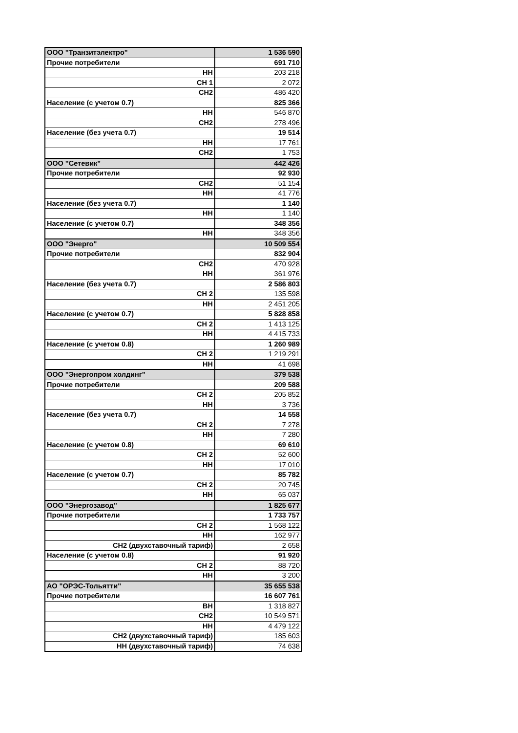| ООО "Транзитэлектро" | 1 536 590 |
| Прочие потребители | 691 710 |
| НН | 203 218 |
| СН 1 | 2 072 |
| СН2 | 486 420 |
| Население (с учетом 0.7) | 825 366 |
| НН | 546 870 |
| СН2 | 278 496 |
| Население (без учета 0.7) | 19 514 |
| НН | 17 761 |
| СН2 | 1 753 |
| ООО "Сетевик" | 442 426 |
| Прочие потребители | 92 930 |
| СН2 | 51 154 |
| НН | 41 776 |
| Население (без учета 0.7) | 1 140 |
| НН | 1 140 |
| Население (с учетом 0.7) | 348 356 |
| НН | 348 356 |
| ООО "Энерго" | 10 509 554 |
| Прочие потребители | 832 904 |
| СН2 | 470 928 |
| НН | 361 976 |
| Население (без учета 0.7) | 2 586 803 |
| СН 2 | 135 598 |
| НН | 2 451 205 |
| Население (с учетом 0.7) | 5 828 858 |
| СН 2 | 1 413 125 |
| НН | 4 415 733 |
| Население (с учетом 0.8) | 1 260 989 |
| СН 2 | 1 219 291 |
| НН | 41 698 |
| ООО "Энергопром холдинг" | 379 538 |
| Прочие потребители | 209 588 |
| СН 2 | 205 852 |
| НН | 3 736 |
| Население (без учета 0.7) | 14 558 |
| СН 2 | 7 278 |
| НН | 7 280 |
| Население (с учетом 0.8) | 69 610 |
| СН 2 | 52 600 |
| НН | 17 010 |
| Население (с учетом 0.7) | 85 782 |
| СН 2 | 20 745 |
| НН | 65 037 |
| ООО "Энергозавод" | 1 825 677 |
| Прочие потребители | 1 733 757 |
| СН 2 | 1 568 122 |
| НН | 162 977 |
| СН2 (двухставочный тариф) | 2 658 |
| Население (с учетом 0.8) | 91 920 |
| СН 2 | 88 720 |
| НН | 3 200 |
| АО "ОРЭС-Тольятти" | 35 655 538 |
| Прочие потребители | 16 607 761 |
| ВН | 1 318 827 |
| СН2 | 10 549 571 |
| НН | 4 479 122 |
| СН2 (двухставочный тариф) | 185 603 |
| НН (двухставочный тариф) | 74 638 |